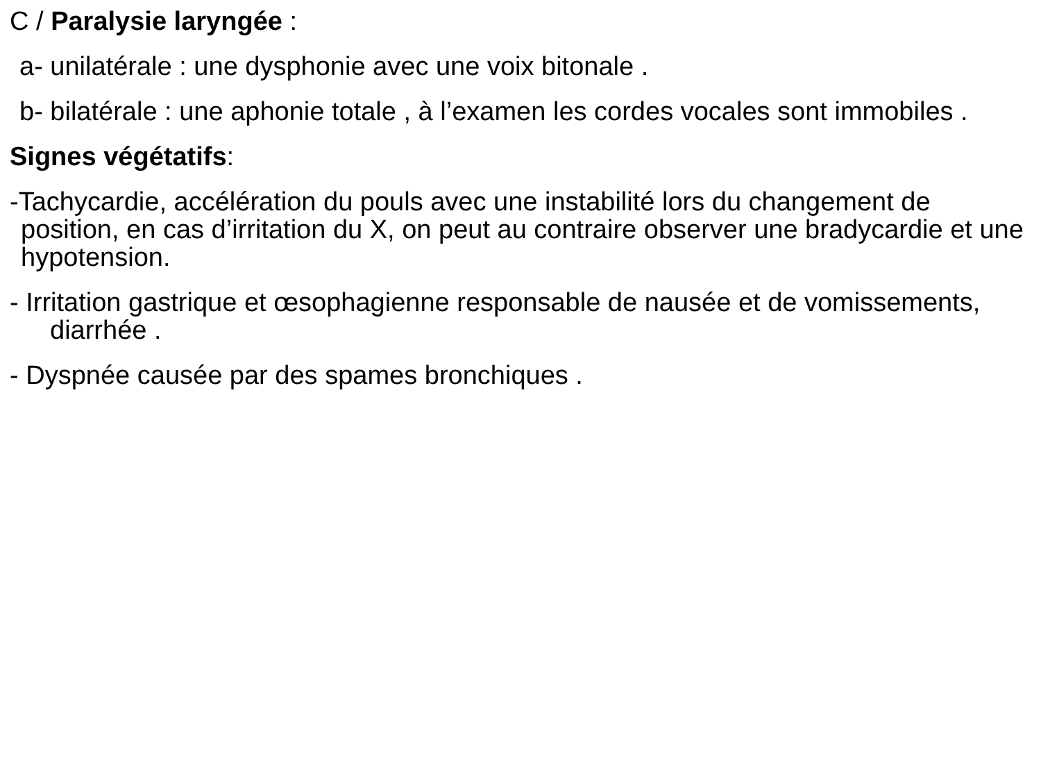C / Paralysie laryngée :
a- unilatérale : une dysphonie avec une voix bitonale .
b- bilatérale : une aphonie totale , à l’examen les cordes vocales sont immobiles .
Signes végétatifs:
-Tachycardie, accélération du pouls avec une instabilité lors du changement de position, en cas d’irritation du X, on peut au contraire observer une bradycardie et une hypotension.
- Irritation gastrique et œsophagienne responsable de nausée et de vomissements, diarrhée .
- Dyspnée causée par des spames bronchiques .